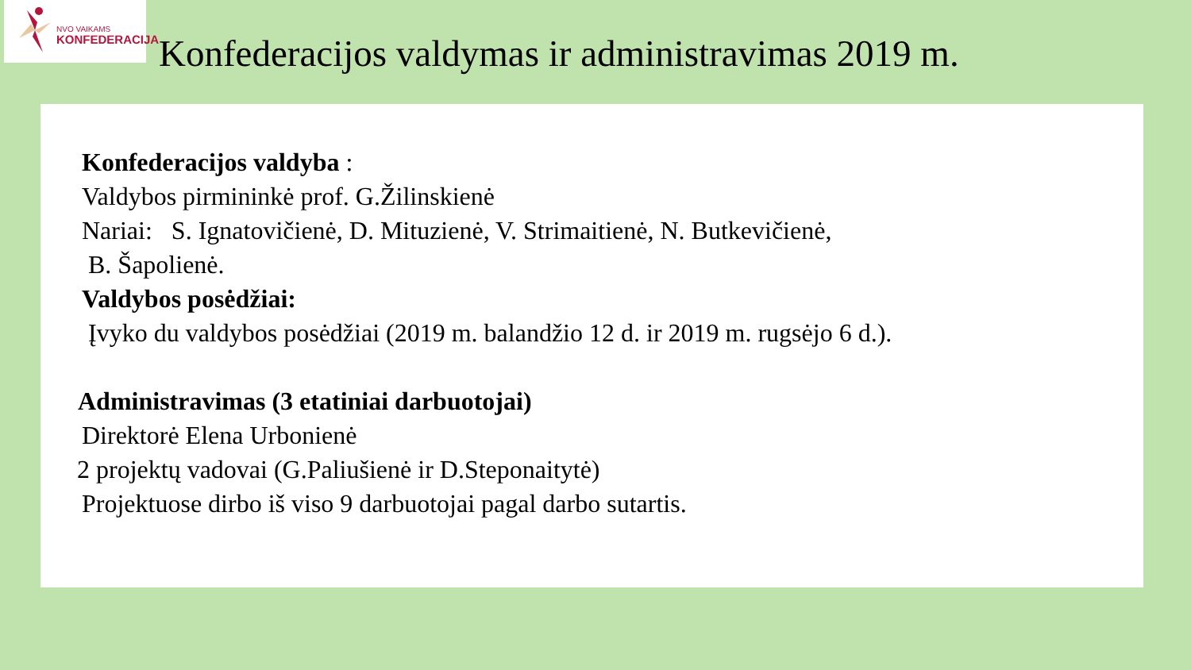NVO VAIKAMS
KONFEDERACIJA
Konfederacijos valdymas ir administravimas 2019 m.
Konfederacijos valdyba :
Valdybos pirmininkė prof. G.Žilinskienė
Nariai: S. Ignatovičienė, D. Mituzienė, V. Strimaitienė, N. Butkevičienė,
B. Šapolienė.
Valdybos posėdžiai:
Įvyko du valdybos posėdžiai (2019 m. balandžio 12 d. ir 2019 m. rugsėjo 6 d.).
Administravimas (3 etatiniai darbuotojai)
Direktorė Elena Urbonienė
2 projektų vadovai (G.Paliušienė ir D.Steponaitytė)
Projektuose dirbo iš viso 9 darbuotojai pagal darbo sutartis.